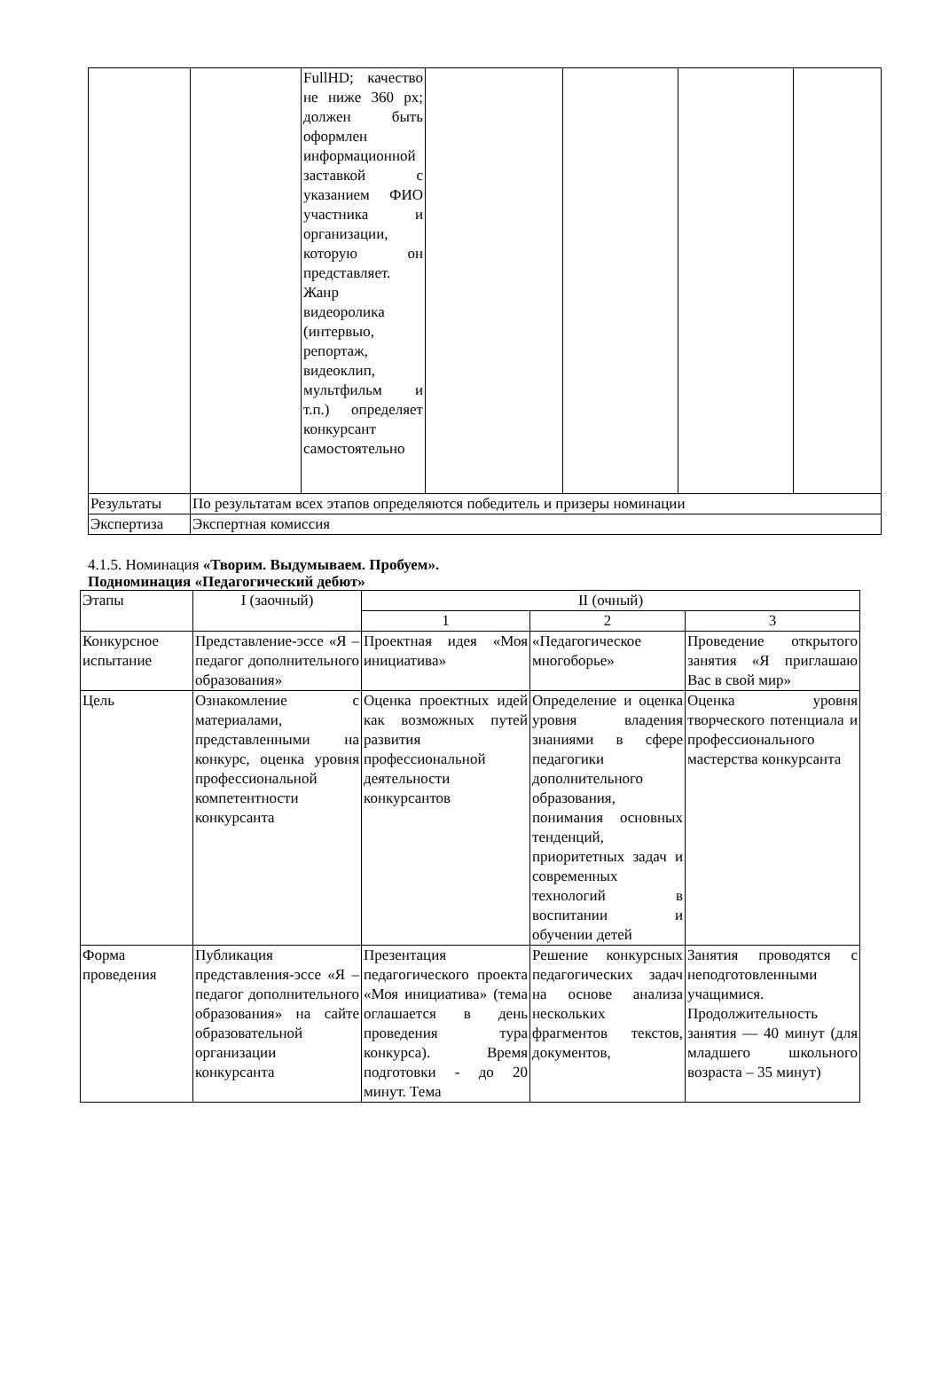| | | FullHD; качество не ниже 360 px; должен быть оформлен информационной заставкой с указанием ФИО участника и организации, которую он представляет. Жанр видеоролика (интервью, репортаж, видеоклип, мультфильм и т.п.) определяет конкурсант самостоятельно | | | | |
| Результаты | По результатам всех этапов определяются победитель и призеры номинации | | | | | |
| Экспертиза | Экспертная комиссия | | | | | |
4.1.5. Номинация «Творим. Выдумываем. Пробуем».
Подноминация «Педагогический дебют»
| Этапы | I (заочный) | II (очный) | | |
| --- | --- | --- | --- | --- |
| | | 1 | 2 | 3 |
| Конкурсное испытание | Представление-эссе «Я – педагог дополнительного образования» | Проектная идея «Моя инициатива» | «Педагогическое многоборье» | Проведение открытого занятия «Я приглашаю Вас в свой мир» |
| Цель | Ознакомление с материалами, представленными на конкурс, оценка уровня профессиональной компетентности конкурсанта | Оценка проектных идей как возможных путей развития профессиональной деятельности конкурсантов | Определение и оценка уровня владения знаниями в сфере педагогики дополнительного образования, понимания основных тенденций, приоритетных задач и современных технологий в воспитании и обучении детей | Оценка уровня творческого потенциала и профессионального мастерства конкурсанта |
| Форма проведения | Публикация представления-эссе «Я – педагог дополнительного образования» на сайте образовательной организации конкурсанта | Презентация педагогического проекта «Моя инициатива» (тема оглашается в день проведения тура конкурса). Время подготовки - до 20 минут. Тема | Решение конкурсных педагогических задач на основе анализа нескольких фрагментов текстов, документов, | Занятия проводятся с неподготовленными учащимися. Продолжительность занятия — 40 минут (для младшего школьного возраста – 35 минут) |